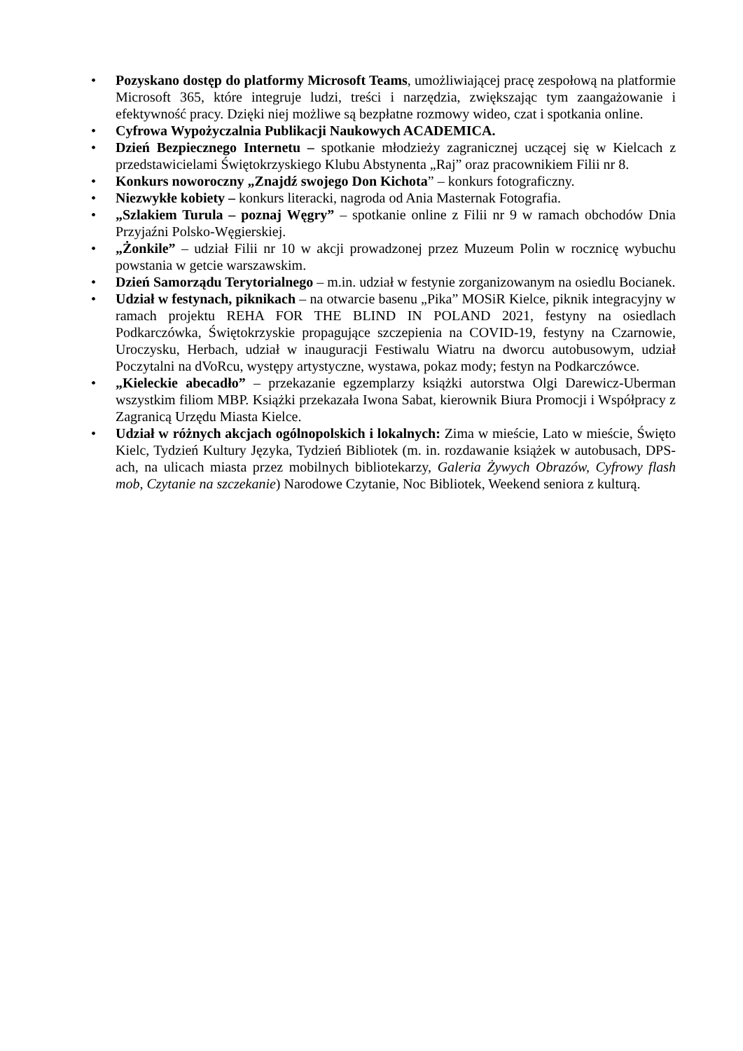• Pozyskano dostęp do platformy Microsoft Teams, umożliwiającej pracę zespołową na platformie Microsoft 365, które integruje ludzi, treści i narzędzia, zwiększając tym zaangażowanie i efektywność pracy. Dzięki niej możliwe są bezpłatne rozmowy wideo, czat i spotkania online.
• Cyfrowa Wypożyczalnia Publikacji Naukowych ACADEMICA.
• Dzień Bezpiecznego Internetu – spotkanie młodzieży zagranicznej uczącej się w Kielcach z przedstawicielami Świętokrzyskiego Klubu Abstynenta „Raj” oraz pracownikiem Filii nr 8.
• Konkurs noworoczny „Znajdź swojego Don Kichota” – konkurs fotograficzny.
• Niezwykłe kobiety – konkurs literacki, nagroda od Ania Masternak Fotografia.
• „Szlakiem Turula – poznaj Węgry” – spotkanie online z Filii nr 9 w ramach obchodów Dnia Przyjaźni Polsko-Węgierskiej.
• „Żonkile” – udział Filii nr 10 w akcji prowadzonej przez Muzeum Polin w rocznicę wybuchu powstania w getcie warszawskim.
• Dzień Samorządu Terytorialnego – m.in. udział w festynie zorganizowanym na osiedlu Bocianek.
• Udział w festynach, piknikach – na otwarcie basenu „Pika” MOSiR Kielce, piknik integracyjny w ramach projektu REHA FOR THE BLIND IN POLAND 2021, festyny na osiedlach Podkarczówka, Świętokrzyskie propagujące szczepienia na COVID-19, festyny na Czarnowie, Uroczysku, Herbach, udział w inauguracji Festiwalu Wiatru na dworcu autobusowym, udział Poczytalni na dVoRcu, występy artystyczne, wystawa, pokaz mody; festyn na Podkarczówce.
• „Kieleckie abecadło” – przekazanie egzemplarzy książki autorstwa Olgi Darewicz-Uberman wszystkim filiom MBP. Książki przekazała Iwona Sabat, kierownik Biura Promocji i Współpracy z Zagranicą Urzędu Miasta Kielce.
• Udział w różnych akcjach ogólnopolskich i lokalnych: Zima w mieście, Lato w mieście, Święto Kielc, Tydzień Kultury Języka, Tydzień Bibliotek (m. in. rozdawanie książek w autobusach, DPS-ach, na ulicach miasta przez mobilnych bibliotekarzy, Galeria Żywych Obrazów, Cyfrowy flash mob, Czytanie na szczekanie) Narodowe Czytanie, Noc Bibliotek, Weekend seniora z kulturą.